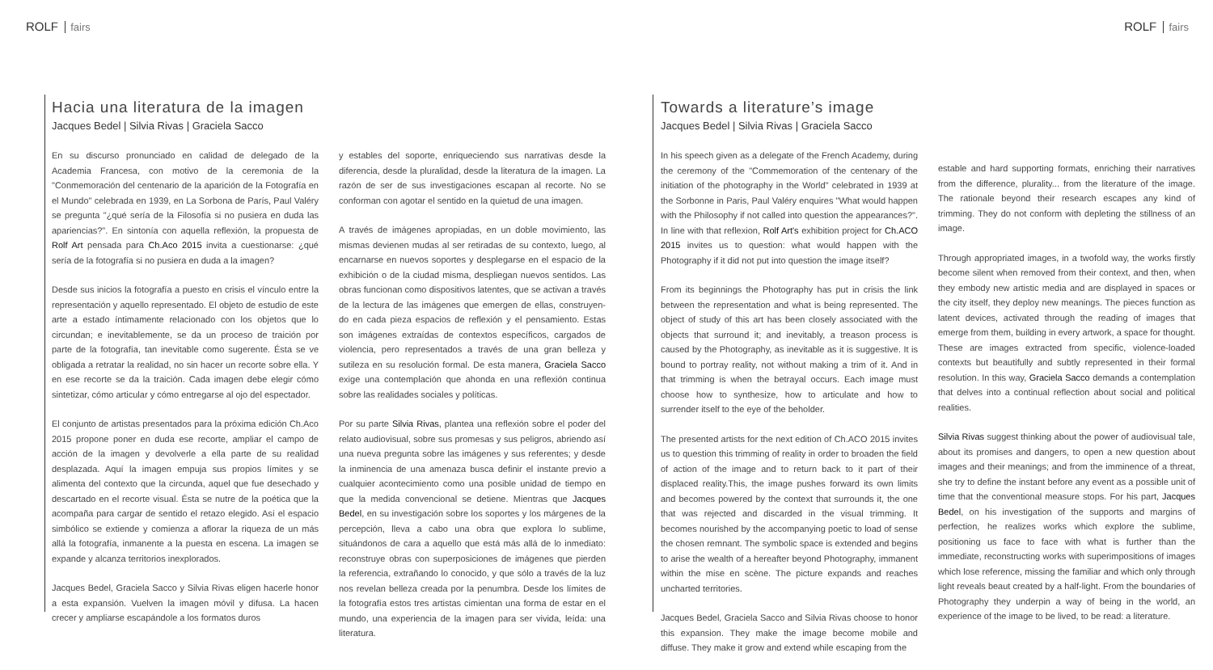ROLF fairs
Hacia una literatura de la imagen
Jacques Bedel | Silvia Rivas | Graciela Sacco
En su discurso pronunciado en calidad de delegado de la Academia Francesa, con motivo de la ceremonia de la "Conmemoración del centenario de la aparición de la Fotografía en el Mundo" celebrada en 1939, en La Sorbona de París, Paul Valéry se pregunta "¿qué sería de la Filosofía si no pusiera en duda las apariencias?". En sintonía con aquella reflexión, la propuesta de Rolf Art pensada para Ch.Aco 2015 invita a cuestionarse: ¿qué sería de la fotografía si no pusiera en duda a la imagen?
Desde sus inicios la fotografía a puesto en crisis el vínculo entre la representación y aquello representado. El objeto de estudio de este arte a estado íntimamente relacionado con los objetos que lo circundan; e inevitablemente, se da un proceso de traición por parte de la fotografía, tan inevitable como sugerente. Ésta se ve obligada a retratar la realidad, no sin hacer un recorte sobre ella. Y en ese recorte se da la traición. Cada imagen debe elegir cómo sintetizar, cómo articular y cómo entregarse al ojo del espectador.
El conjunto de artistas presentados para la próxima edición Ch.Aco 2015 propone poner en duda ese recorte, ampliar el campo de acción de la imagen y devolverle a ella parte de su realidad desplazada. Aquí la imagen empuja sus propios límites y se alimenta del contexto que la circunda, aquel que fue desechado y descartado en el recorte visual. Ésta se nutre de la poética que la acompaña para cargar de sentido el retazo elegido. Así el espacio simbólico se extiende y comienza a aflorar la riqueza de un más allá la fotografía, inmanente a la puesta en escena. La imagen se expande y alcanza territorios inexplorados.
Jacques Bedel, Graciela Sacco y Silvia Rivas eligen hacerle honor a esta expansión. Vuelven la imagen móvil y difusa. La hacen crecer y ampliarse escapándole a los formatos duros
y estables del soporte, enriqueciendo sus narrativas desde la diferencia, desde la pluralidad, desde la literatura de la imagen. La razón de ser de sus investigaciones escapan al recorte. No se conforman con agotar el sentido en la quietud de una imagen.
A través de imágenes apropiadas, en un doble movimiento, las mismas devienen mudas al ser retiradas de su contexto, luego, al encarnarse en nuevos soportes y desplegarse en el espacio de la exhibición o de la ciudad misma, despliegan nuevos sentidos. Las obras funcionan como dispositivos latentes, que se activan a través de la lectura de las imágenes que emergen de ellas, construyen- do en cada pieza espacios de reflexión y el pensamiento. Estas son imágenes extraídas de contextos específicos, cargados de violencia, pero representados a través de una gran belleza y sutileza en su resolución formal. De esta manera, Graciela Sacco exige una contemplación que ahonda en una reflexión continua sobre las realidades sociales y políticas.
Por su parte Silvia Rivas, plantea una reflexión sobre el poder del relato audiovisual, sobre sus promesas y sus peligros, abriendo así una nueva pregunta sobre las imágenes y sus referentes; y desde la inminencia de una amenaza busca definir el instante previo a cualquier acontecimiento como una posible unidad de tiempo en que la medida convencional se detiene. Mientras que Jacques Bedel, en su investigación sobre los soportes y los márgenes de la percepción, lleva a cabo una obra que explora lo sublime, situándonos de cara a aquello que está más allá de lo inmediato: reconstruye obras con superposiciones de imágenes que pierden la referencia, extrañando lo conocido, y que sólo a través de la luz nos revelan belleza creada por la penumbra. Desde los límites de la fotografía estos tres artistas cimientan una forma de estar en el mundo, una experiencia de la imagen para ser vivida, leída: una literatura.
ROLF fairs
Towards a literature’s image
Jacques Bedel | Silvia Rivas | Graciela Sacco
In his speech given as a delegate of the French Academy, during the ceremony of the "Commemoration of the centenary of the initiation of the photography in the World" celebrated in 1939 at the Sorbonne in Paris, Paul Valéry enquires "What would happen with the Philosophy if not called into question the appearances?". In line with that reflexion, Rolf Art's exhibition project for Ch.ACO 2015 invites us to question: what would happen with the Photography if it did not put into question the image itself?
From its beginnings the Photography has put in crisis the link between the representation and what is being represented. The object of study of this art has been closely associated with the objects that surround it; and inevitably, a treason process is caused by the Photography, as inevitable as it is suggestive. It is bound to portray reality, not without making a trim of it. And in that trimming is when the betrayal occurs. Each image must choose how to synthesize, how to articulate and how to surrender itself to the eye of the beholder.
The presented artists for the next edition of Ch.ACO 2015 invites us to question this trimming of reality in order to broaden the field of action of the image and to return back to it part of their displaced reality.This, the image pushes forward its own limits and becomes powered by the context that surrounds it, the one that was rejected and discarded in the visual trimming. It becomes nourished by the accompanying poetic to load of sense the chosen remnant. The symbolic space is extended and begins to arise the wealth of a hereafter beyond Photography, immanent within the mise en scène. The picture expands and reaches uncharted territories.
Jacques Bedel, Graciela Sacco and Silvia Rivas choose to honor this expansion. They make the image become mobile and diffuse. They make it grow and extend while escaping from the
estable and hard supporting formats, enriching their narratives from the difference, plurality... from the literature of the image. The rationale beyond their research escapes any kind of trimming. They do not conform with depleting the stillness of an image.
Through appropriated images, in a twofold way, the works firstly become silent when removed from their context, and then, when they embody new artistic media and are displayed in spaces or the city itself, they deploy new meanings. The pieces function as latent devices, activated through the reading of images that emerge from them, building in every artwork, a space for thought. These are images extracted from specific, violence-loaded contexts but beautifully and subtly represented in their formal resolution. In this way, Graciela Sacco demands a contemplation that delves into a continual reflection about social and political realities.
Silvia Rivas suggest thinking about the power of audiovisual tale, about its promises and dangers, to open a new question about images and their meanings; and from the imminence of a threat, she try to define the instant before any event as a possible unit of time that the conventional measure stops. For his part, Jacques Bedel, on his investigation of the supports and margins of perfection, he realizes works which explore the sublime, positioning us face to face with what is further than the immediate, reconstructing works with superimpositions of images which lose reference, missing the familiar and which only through light reveals beaut created by a half-light. From the boundaries of Photography they underpin a way of being in the world, an experience of the image to be lived, to be read: a literature.